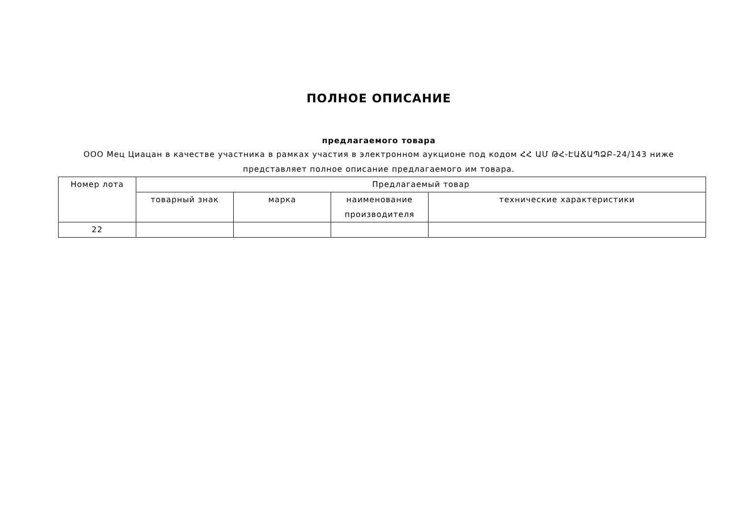ПОЛНОЕ ОПИСАНИЕ
предлагаемого товара
ООО Мец Циацан в качестве участника в рамках участия в электронном аукционе под кодом ՀՀ ԱՄ ԹՀ-ԷԱՃԱՊՁԲ-24/143 ниже представляет полное описание предлагаемого им товара.
| Номер лота | Предлагаемый товар | | | |
| --- | --- | --- | --- | --- |
| | товарный знак | марка | наименование производителя | технические характеристики |
| 22 | | | | |